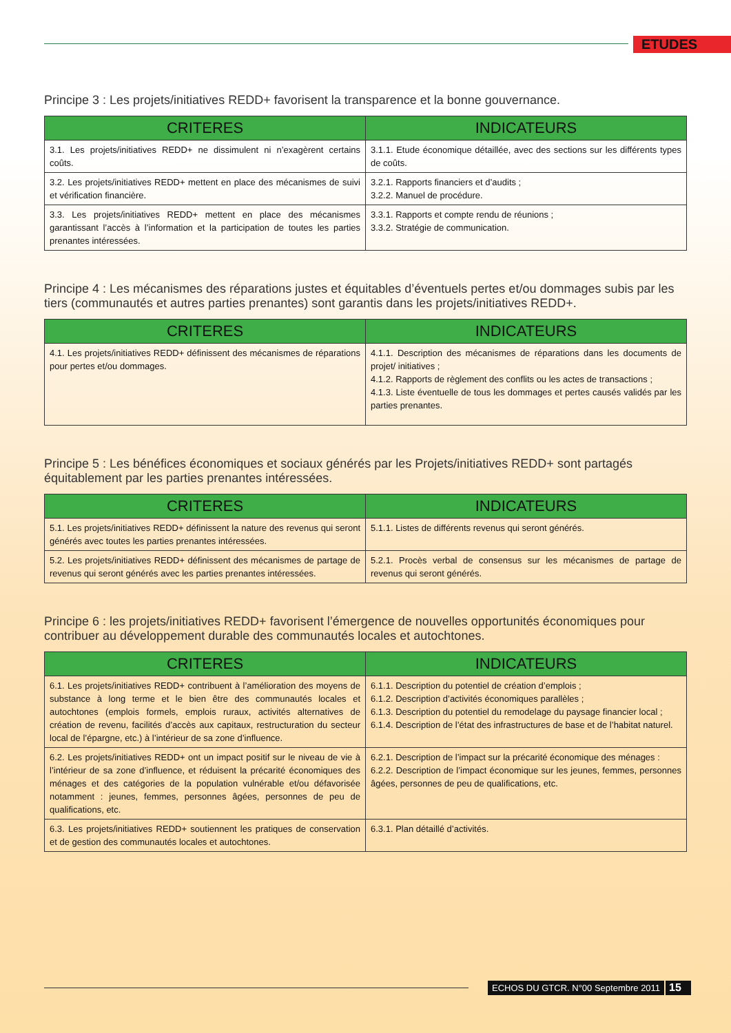ETUDES
Principe 3 : Les projets/initiatives REDD+ favorisent la transparence et la bonne gouvernance.
| CRITERES | INDICATEURS |
| --- | --- |
| 3.1. Les projets/initiatives REDD+ ne dissimulent ni n’exagèrent certains coûts. | 3.1.1. Etude économique détaillée, avec des sections sur les différents types de coûts. |
| 3.2. Les projets/initiatives REDD+ mettent en place des mécanismes de suivi et vérification financière. | 3.2.1. Rapports financiers et d’audits ; 3.2.2. Manuel de procédure. |
| 3.3. Les projets/initiatives REDD+ mettent en place des mécanismes garantissant l’accès à l’information et la participation de toutes les parties prenantes intéressées. | 3.3.1. Rapports et compte rendu de réunions ; 3.3.2. Stratégie de communication. |
Principe 4 : Les mécanismes des réparations justes et équitables d’éventuels pertes et/ou dommages subis par les tiers (communautés et autres parties prenantes) sont garantis dans les projets/initiatives REDD+.
| CRITERES | INDICATEURS |
| --- | --- |
| 4.1. Les projets/initiatives REDD+ définissent des mécanismes de réparations pour pertes et/ou dommages. | 4.1.1. Description des mécanismes de réparations dans les documents de projet/ initiatives ; 4.1.2. Rapports de règlement des conflits ou les actes de transactions ; 4.1.3. Liste éventuelle de tous les dommages et pertes causés validés par les parties prenantes. |
Principe 5 : Les bénéfices économiques et sociaux générés par les Projets/initiatives REDD+ sont partagés équitablement par les parties prenantes intéressées.
| CRITERES | INDICATEURS |
| --- | --- |
| 5.1. Les projets/initiatives REDD+ définissent la nature des revenus qui seront générés avec toutes les parties prenantes intéressées. | 5.1.1. Listes de différents revenus qui seront générés. |
| 5.2. Les projets/initiatives REDD+ définissent des mécanismes de partage de revenus qui seront générés avec les parties prenantes intéressées. | 5.2.1. Procès verbal de consensus sur les mécanismes de partage de revenus qui seront générés. |
Principe 6 : les projets/initiatives REDD+ favorisent l’émergence de nouvelles opportunités économiques pour contribuer au développement durable des communautés locales et autochtones.
| CRITERES | INDICATEURS |
| --- | --- |
| 6.1. Les projets/initiatives REDD+ contribuent à l’amélioration des moyens de substance à long terme et le bien être des communautés locales et autochtones (emplois formels, emplois ruraux, activités alternatives de création de revenu, facilités d’accès aux capitaux, restructuration du secteur local de l’épargne, etc.) à l’intérieur de sa zone d’influence. | 6.1.1. Description du potentiel de création d’emplois ; 6.1.2. Description d’activités économiques parallèles ; 6.1.3. Description du potentiel du remodelage du paysage financier local ; 6.1.4. Description de l’état des infrastructures de base et de l’habitat naturel. |
| 6.2. Les projets/initiatives REDD+ ont un impact positif sur le niveau de vie à l’intérieur de sa zone d’influence, et réduisent la précarité économiques des ménages et des catégories de la population vulnérable et/ou défavorisée notamment : jeunes, femmes, personnes âgées, personnes de peu de qualifications, etc. | 6.2.1. Description de l’impact sur la précarité économique des ménages : 6.2.2. Description de l’impact économique sur les jeunes, femmes, personnes âgées, personnes de peu de qualifications, etc. |
| 6.3. Les projets/initiatives REDD+ soutiennent les pratiques de conservation et de gestion des communautés locales et autochtones. | 6.3.1. Plan détaillé d’activités. |
ECHOS DU GTCR. N°00 Septembre 2011 15